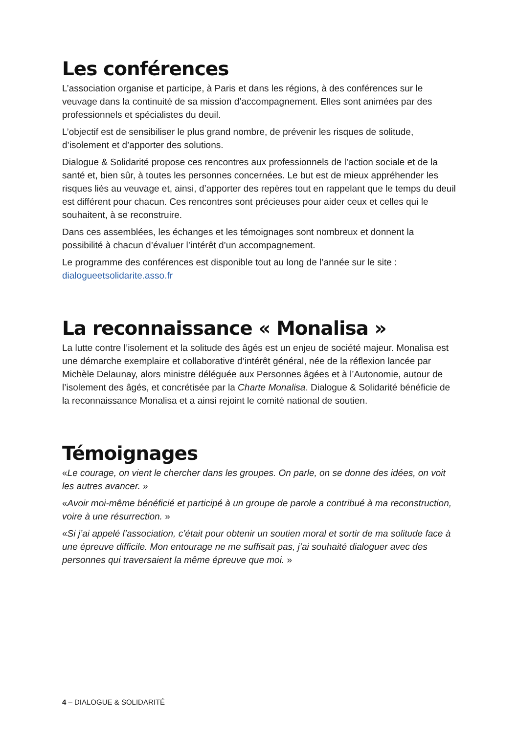Les conférences
L’association organise et participe, à Paris et dans les régions, à des conférences sur le veuvage dans la continuité de sa mission d’accompagnement. Elles sont animées par des professionnels et spécialistes du deuil.
L’objectif est de sensibiliser le plus grand nombre, de prévenir les risques de solitude, d’isolement et d’apporter des solutions.
Dialogue & Solidarité propose ces rencontres aux professionnels de l’action sociale et de la santé et, bien sûr, à toutes les personnes concernées. Le but est de mieux appréhender les risques liés au veuvage et, ainsi, d’apporter des repères tout en rappelant que le temps du deuil est différent pour chacun. Ces rencontres sont précieuses pour aider ceux et celles qui le souhaitent, à se reconstruire.
Dans ces assemblées, les échanges et les témoignages sont nombreux et donnent la possibilité à chacun d’évaluer l’intérêt d’un accompagnement.
Le programme des conférences est disponible tout au long de l’année sur le site : dialogueetsolidarite.asso.fr
La reconnaissance « Monalisa »
La lutte contre l’isolement et la solitude des âgés est un enjeu de société majeur. Monalisa est une démarche exemplaire et collaborative d’intérêt général, née de la réflexion lancée par Michèle Delaunay, alors ministre déléguée aux Personnes âgées et à l’Autonomie, autour de l’isolement des âgés, et concrétisée par la Charte Monalisa. Dialogue & Solidarité bénéficie de la reconnaissance Monalisa et a ainsi rejoint le comité national de soutien.
Témoignages
«Le courage, on vient le chercher dans les groupes. On parle, on se donne des idées, on voit les autres avancer. »
«Avoir moi-même bénéficié et participé à un groupe de parole a contribué à ma reconstruction, voire à une résurrection. »
«Si j’ai appelé l’association, c’était pour obtenir un soutien moral et sortir de ma solitude face à une épreuve difficile. Mon entourage ne me suffisait pas, j’ai souhaité dialoguer avec des personnes qui traversaient la même épreuve que moi. »
4 – DIALOGUE & SOLIDARITÉ